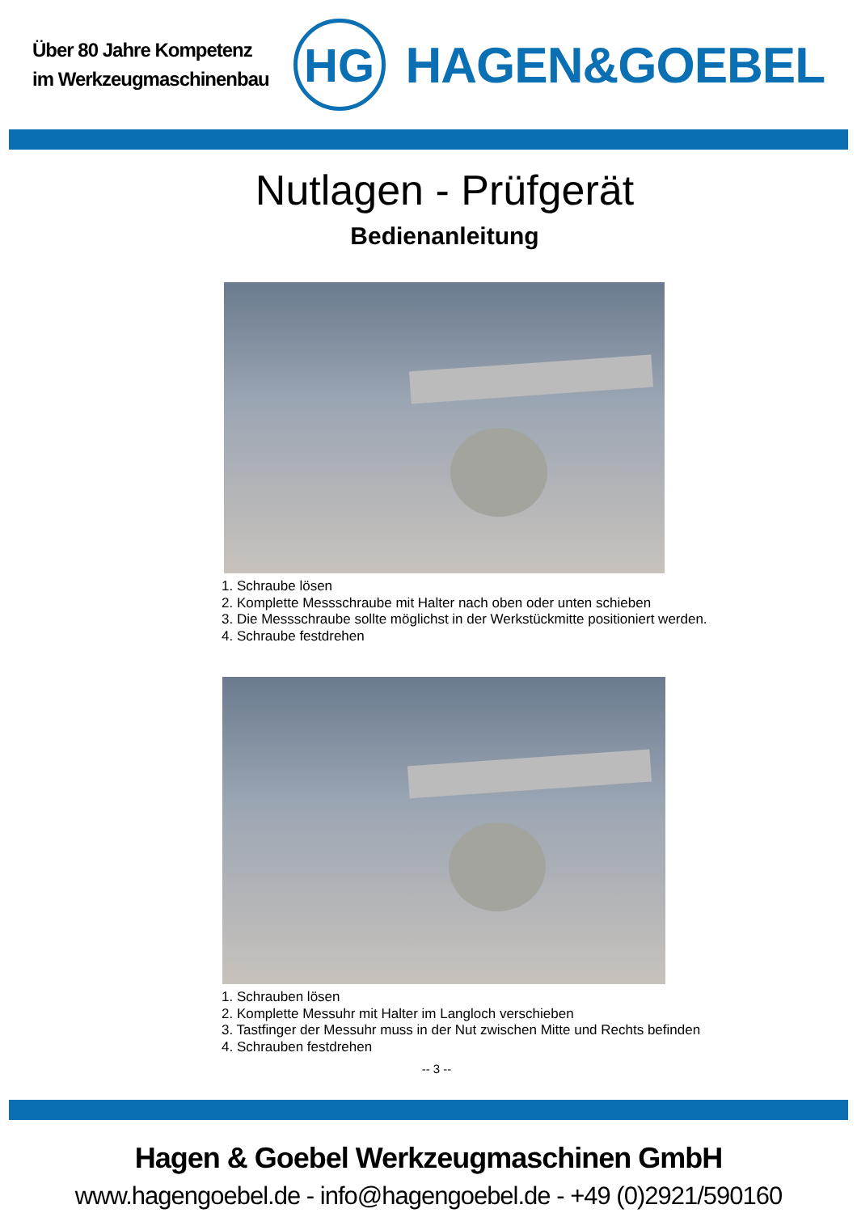Über 80 Jahre Kompetenz
im Werkzeugmaschinenbau
HG
HAGEN&GOEBEL
Nutlagen - Prüfgerät
Bedienanleitung
1. Schraube lösen
2. Komplette Messschraube mit Halter nach oben oder unten schieben
3. Die Messschraube sollte möglichst in der Werkstückmitte positioniert werden.
4. Schraube festdrehen
1. Schrauben lösen
2. Komplette Messuhr mit Halter im Langloch verschieben
3. Tastfinger der Messuhr muss in der Nut zwischen Mitte und Rechts befinden
4. Schrauben festdrehen
-- 3 --
Hagen & Goebel Werkzeugmaschinen GmbH
www.hagengoebel.de - info@hagengoebel.de - +49 (0)2921/590160